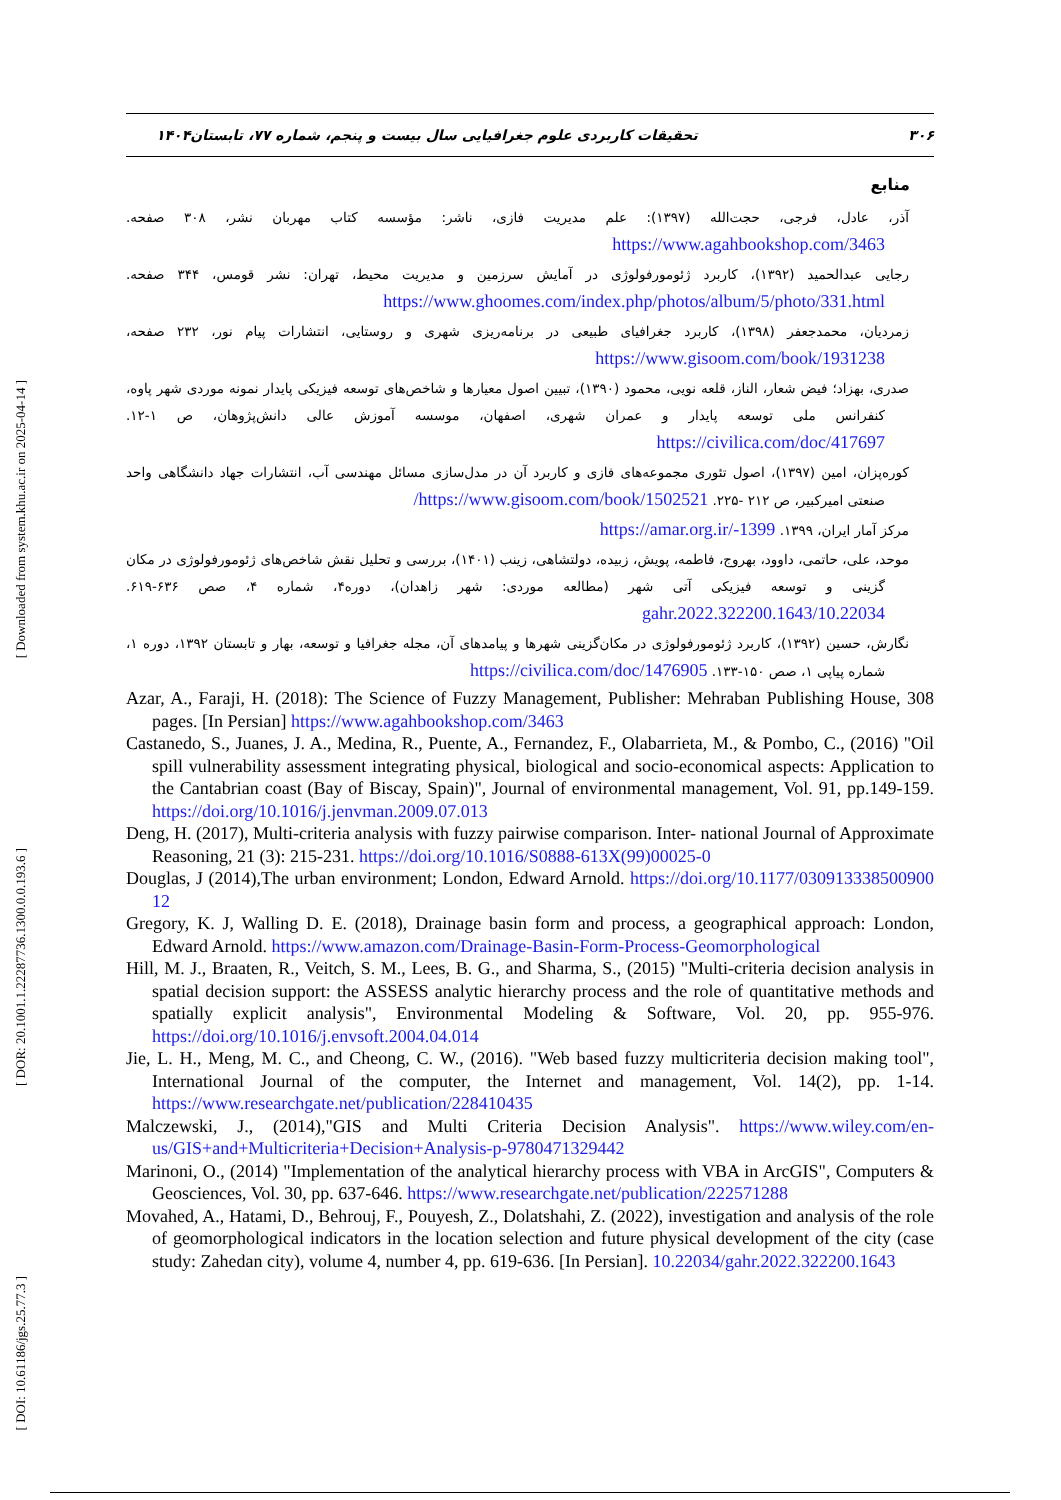[ Downloaded from system.khu.ac.ir on 2025-04-14 ]
[ DOR: 20.1001.1.22287736.1300.0.0.193.6 ]
[ DOI: 10.61186/jgs.25.77.3 ]
۳۰۶ تحقیقات کاربردی علوم جغرافیایی سال بیست و پنجم، شماره ۷۷، تابستان۱۴۰۴
منابع
آذر، عادل، فرجی، حجت‌الله (۱۳۹۷): علم مدیریت فازی، ناشر: مؤسسه کتاب مهربان نشر، ۳۰۸ صفحه. https://www.agahbookshop.com/3463
رجایی عبدالحمید (۱۳۹۲)، کاربرد ژئومورفولوژی در آمایش سرزمین و مدیریت محیط، تهران: نشر قومس، ۳۴۴ صفحه. https://www.ghoomes.com/index.php/photos/album/5/photo/331.html
زمردیان، محمدجعفر (۱۳۹۸)، کاربرد جغرافیای طبیعی در برنامه‌ریزی شهری و روستایی، انتشارات پیام نور، ۲۳۲ صفحه، https://www.gisoom.com/book/1931238
صدری، بهزاد؛ فیض شعار، الناز، قلعه نویی، محمود (۱۳۹۰)، تبیین اصول معیارها و شاخص‌های توسعه فیزیکی پایدار نمونه موردی شهر پاوه، کنفرانس ملی توسعه پایدار و عمران شهری، اصفهان، موسسه آموزش عالی دانش‌پژوهان، ص ۱-۱۲. https://civilica.com/doc/417697
کوره‌پزان، امین (۱۳۹۷)، اصول تئوری مجموعه‌های فازی و کاربرد آن در مدل‌سازی مسائل مهندسی آب، انتشارات جهاد دانشگاهی واحد صنعتی امیرکبیر، ص ۲۱۲ -۲۲۵. https://www.gisoom.com/book/1502521/
مرکز آمار ایران، ۱۳۹۹. https://amar.org.ir/-1399
موحد، علی، حاتمی، داوود، بهروج، فاطمه، پویش، زبیده، دولتشاهی، زینب (۱۴۰۱)، بررسی و تحلیل نقش شاخص‌های ژئومورفولوژی در مکان گزینی و توسعه فیزیکی آتی شهر (مطالعه موردی: شهر زاهدان)، دوره۴، شماره ۴، صص ۶۳۶-۶۱۹. 10.22034/gahr.2022.322200.1643
نگارش، حسین (۱۳۹۲)، کاربرد ژئومورفولوژی در مکان‌گزینی شهرها و پیامدهای آن، مجله جغرافیا و توسعه، بهار و تابستان ۱۳۹۲، دوره ۱، شماره پیاپی ۱، صص ۱۵۰-۱۳۳. https://civilica.com/doc/1476905
Azar, A., Faraji, H. (2018): The Science of Fuzzy Management, Publisher: Mehraban Publishing House, 308 pages. [In Persian] https://www.agahbookshop.com/3463
Castanedo, S., Juanes, J. A., Medina, R., Puente, A., Fernandez, F., Olabarrieta, M., & Pombo, C., (2016) "Oil spill vulnerability assessment integrating physical, biological and socio-economical aspects: Application to the Cantabrian coast (Bay of Biscay, Spain)", Journal of environmental management, Vol. 91, pp.149-159. https://doi.org/10.1016/j.jenvman.2009.07.013
Deng, H. (2017), Multi-criteria analysis with fuzzy pairwise comparison. Inter- national Journal of Approximate Reasoning, 21 (3): 215-231. https://doi.org/10.1016/S0888-613X(99)00025-0
Douglas, J (2014),The urban environment; London, Edward Arnold. https://doi.org/10.1177/030913338500900​12
Gregory, K. J, Walling D. E. (2018), Drainage basin form and process, a geographical approach: London, Edward Arnold. https://www.amazon.com/Drainage-Basin-Form-Process-Geomorphological
Hill, M. J., Braaten, R., Veitch, S. M., Lees, B. G., and Sharma, S., (2015) "Multi-criteria decision analysis in spatial decision support: the ASSESS analytic hierarchy process and the role of quantitative methods and spatially explicit analysis", Environmental Modeling & Software, Vol. 20, pp. 955-976. https://doi.org/10.1016/j.envsoft.2004.04.014
Jie, L. H., Meng, M. C., and Cheong, C. W., (2016). "Web based fuzzy multicriteria decision making tool", International Journal of the computer, the Internet and management, Vol. 14(2), pp. 1-14. https://www.researchgate.net/publication/228410435
Malczewski, J., (2014),"GIS and Multi Criteria Decision Analysis". https://www.wiley.com/en-us/GIS+and+Multicriteria+Decision+Analysis-p-9780471329442
Marinoni, O., (2014) "Implementation of the analytical hierarchy process with VBA in ArcGIS", Computers & Geosciences, Vol. 30, pp. 637-646. https://www.researchgate.net/publication/222571288
Movahed, A., Hatami, D., Behrouj, F., Pouyesh, Z., Dolatshahi, Z. (2022), investigation and analysis of the role of geomorphological indicators in the location selection and future physical development of the city (case study: Zahedan city), volume 4, number 4, pp. 619-636. [In Persian]. 10.22034/gahr.2022.322200.1643